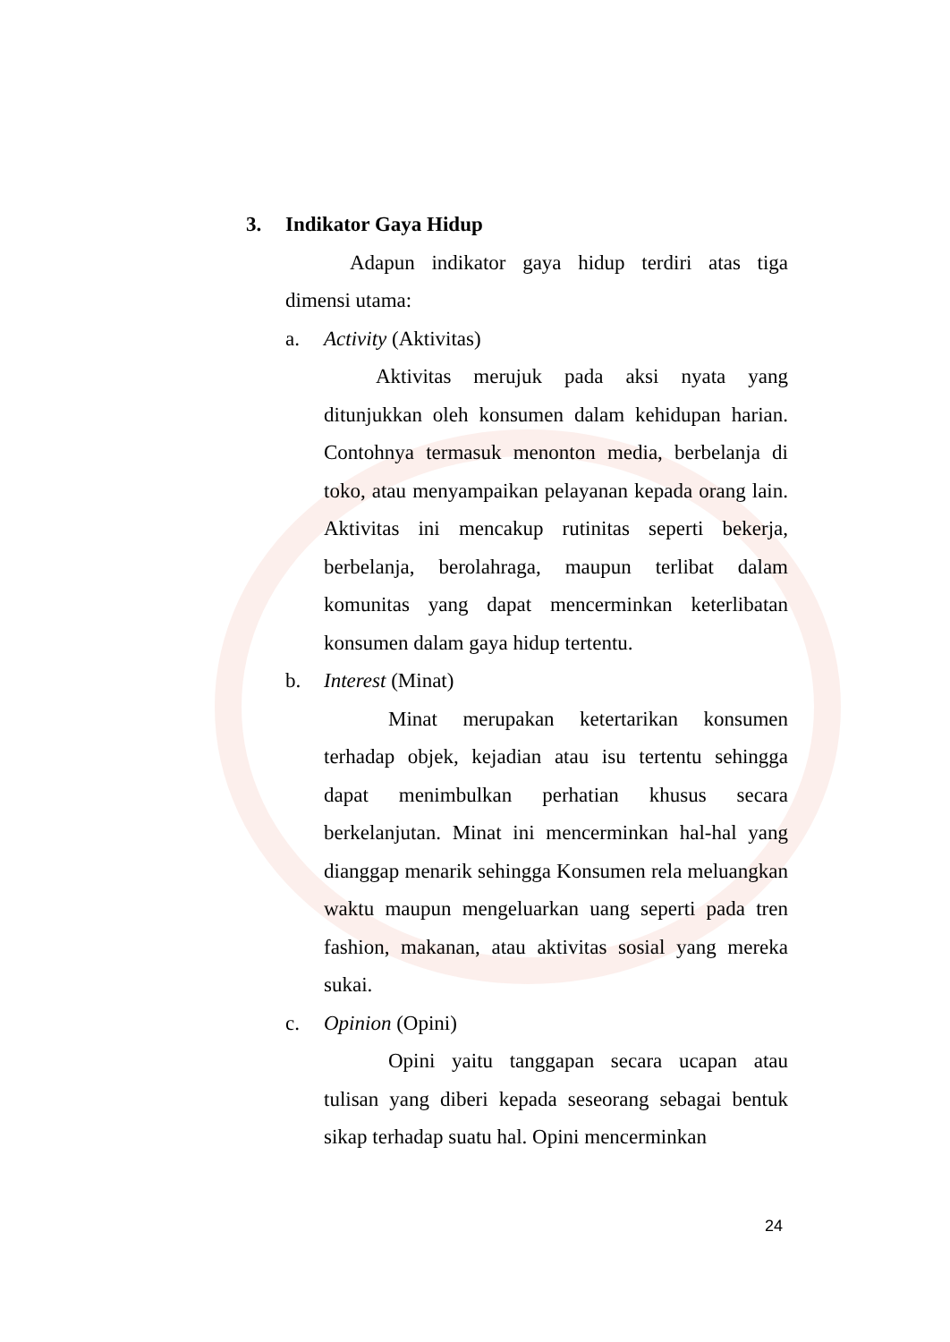3. Indikator Gaya Hidup
Adapun indikator gaya hidup terdiri atas tiga dimensi utama:
a. Activity (Aktivitas)
Aktivitas merujuk pada aksi nyata yang ditunjukkan oleh konsumen dalam kehidupan harian. Contohnya termasuk menonton media, berbelanja di toko, atau menyampaikan pelayanan kepada orang lain. Aktivitas ini mencakup rutinitas seperti bekerja, berbelanja, berolahraga, maupun terlibat dalam komunitas yang dapat mencerminkan keterlibatan konsumen dalam gaya hidup tertentu.
b. Interest (Minat)
Minat merupakan ketertarikan konsumen terhadap objek, kejadian atau isu tertentu sehingga dapat menimbulkan perhatian khusus secara berkelanjutan. Minat ini mencerminkan hal-hal yang dianggap menarik sehingga Konsumen rela meluangkan waktu maupun mengeluarkan uang seperti pada tren fashion, makanan, atau aktivitas sosial yang mereka sukai.
c. Opinion (Opini)
Opini yaitu tanggapan secara ucapan atau tulisan yang diberi kepada seseorang sebagai bentuk sikap terhadap suatu hal. Opini mencerminkan
24